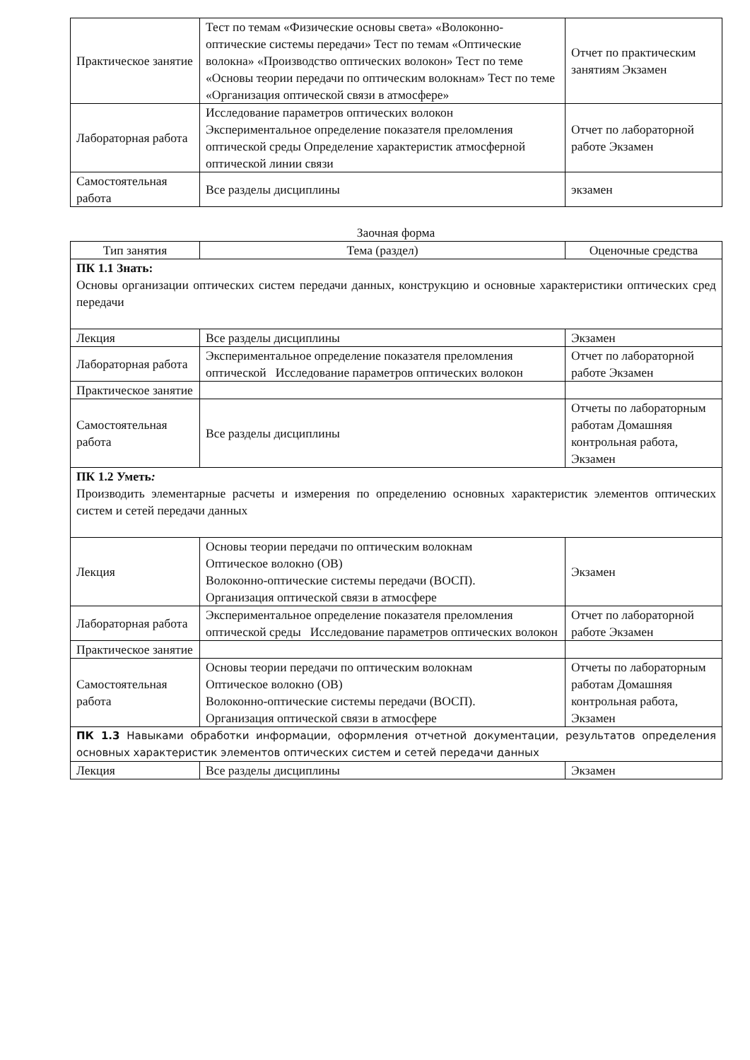| Практическое занятие | Тест по темам «Физические основы света» «Волоконно-оптические системы передачи» Тест по темам «Оптические волокна» «Производство оптических волокон» Тест по теме «Основы теории передачи по оптическим волокнам» Тест по теме «Организация оптической связи в атмосфере» | Отчет по практическим занятиям Экзамен |
| Лабораторная работа | Исследование параметров оптических волокон Экспериментальное определение показателя преломления оптической среды Определение характеристик атмосферной оптической линии связи | Отчет по лабораторной работе Экзамен |
| Самостоятельная работа | Все разделы дисциплины | экзамен |
Заочная форма
| Тип занятия | Тема (раздел) | Оценочные средства |
| --- | --- | --- |
| ПК 1.1 Знать: Основы организации оптических систем передачи данных, конструкцию и основные характеристики оптических сред передачи | | |
| Лекция | Все разделы дисциплины | Экзамен |
| Лабораторная работа | Экспериментальное определение показателя преломления оптической Исследование параметров оптических волокон | Отчет по лабораторной работе Экзамен |
| Практическое занятие | | |
| Самостоятельная работа | Все разделы дисциплины | Отчеты по лабораторным работам Домашняя контрольная работа, Экзамен |
| ПК 1.2 Уметь : Производить элементарные расчеты и измерения по определению основных характеристик элементов оптических систем и сетей передачи данных | | |
| Лекция | Основы теории передачи по оптическим волокнам Оптическое волокно (ОВ) Волоконно-оптические системы передачи (ВОСП). Организация оптической связи в атмосфере | Экзамен |
| Лабораторная работа | Экспериментальное определение показателя преломления оптической среды Исследование параметров оптических волокон | Отчет по лабораторной работе Экзамен |
| Практическое занятие | | |
| Самостоятельная работа | Основы теории передачи по оптическим волокнам Оптическое волокно (ОВ) Волоконно-оптические системы передачи (ВОСП). Организация оптической связи в атмосфере | Отчеты по лабораторным работам Домашняя контрольная работа, Экзамен |
| ПК 1.3 Навыками обработки информации, оформления отчетной документации, результатов определения основных характеристик элементов оптических систем и сетей передачи данных | | |
| Лекция | Все разделы дисциплины | Экзамен |